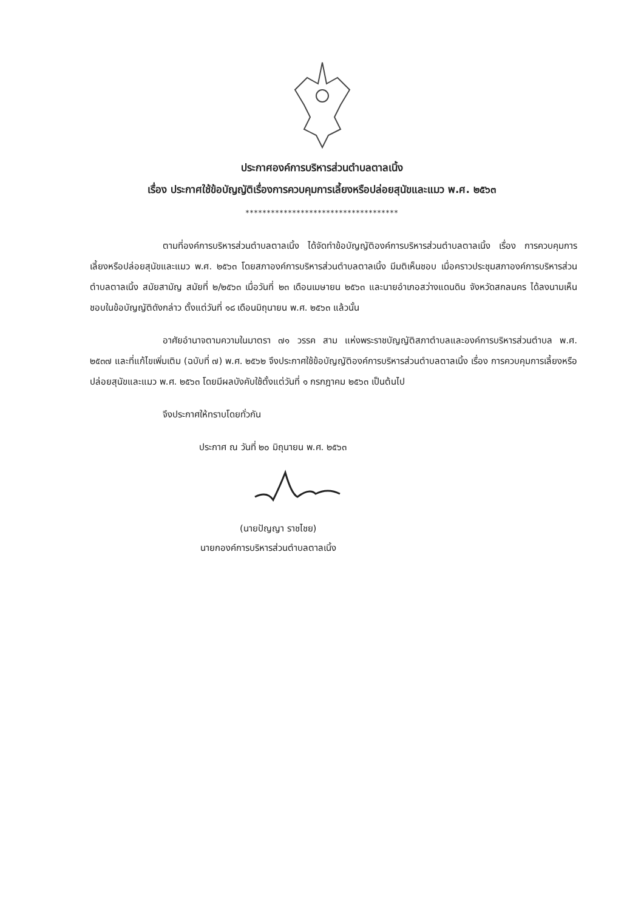ประกาศองค์การบริหารส่วนตำบลตาลเนิ้ง
เรื่อง ประกาศใช้ข้อบัญญัติเรื่องการควบคุมการเลี้ยงหรือปล่อยสุนัขและแมว พ.ศ. ๒๕๖๓
************************************
ตามที่องค์การบริหารส่วนตำบลตาลเนิ้ง ได้จัดทำข้อบัญญัติองค์การบริหารส่วนตำบลตาลเนิ้ง เรื่อง การควบคุมการเลี้ยงหรือปล่อยสุนัขและแมว พ.ศ. ๒๕๖๓ โดยสภาองค์การบริหารส่วนตำบลตาลเนิ้ง มีมติเห็นชอบ เมื่อคราวประชุมสภาองค์การบริหารส่วนตำบลตาลเนิ้ง สมัยสามัญ สมัยที่ ๒/๒๕๖๓ เมื่อวันที่ ๒๓ เดือนเมษายน ๒๕๖๓ และนายอำเภอสว่างแดนดิน จังหวัดสกลนคร ได้ลงนามเห็นชอบในข้อบัญญัติดังกล่าว ตั้งแต่วันที่ ๑๘ เดือนมิถุนายน พ.ศ. ๒๕๖๓ แล้วนั้น
อาศัยอำนาจตามความในมาตรา ๗๑ วรรค สาม แห่งพระราชบัญญัติสภาตำบลและองค์การบริหารส่วนตำบล พ.ศ. ๒๕๓๗ และที่แก้ไขเพิ่มเติม (ฉบับที่ ๗) พ.ศ. ๒๕๖๒ จึงประกาศใช้ข้อบัญญัติองค์การบริหารส่วนตำบลตาลเนิ้ง เรื่อง การควบคุมการเลี้ยงหรือปล่อยสุนัขและแมว พ.ศ. ๒๕๖๓ โดยมีผลบังคับใช้ตั้งแต่วันที่ ๑ กรกฎาคม ๒๕๖๓ เป็นต้นไป
จึงประกาศให้ทราบโดยทั่วกัน
ประกาศ ณ วันที่ ๒๐ มิถุนายน พ.ศ. ๒๕๖๓
(นายปัญญา ราชไชย)
นายกองค์การบริหารส่วนตำบลตาลเนิ้ง